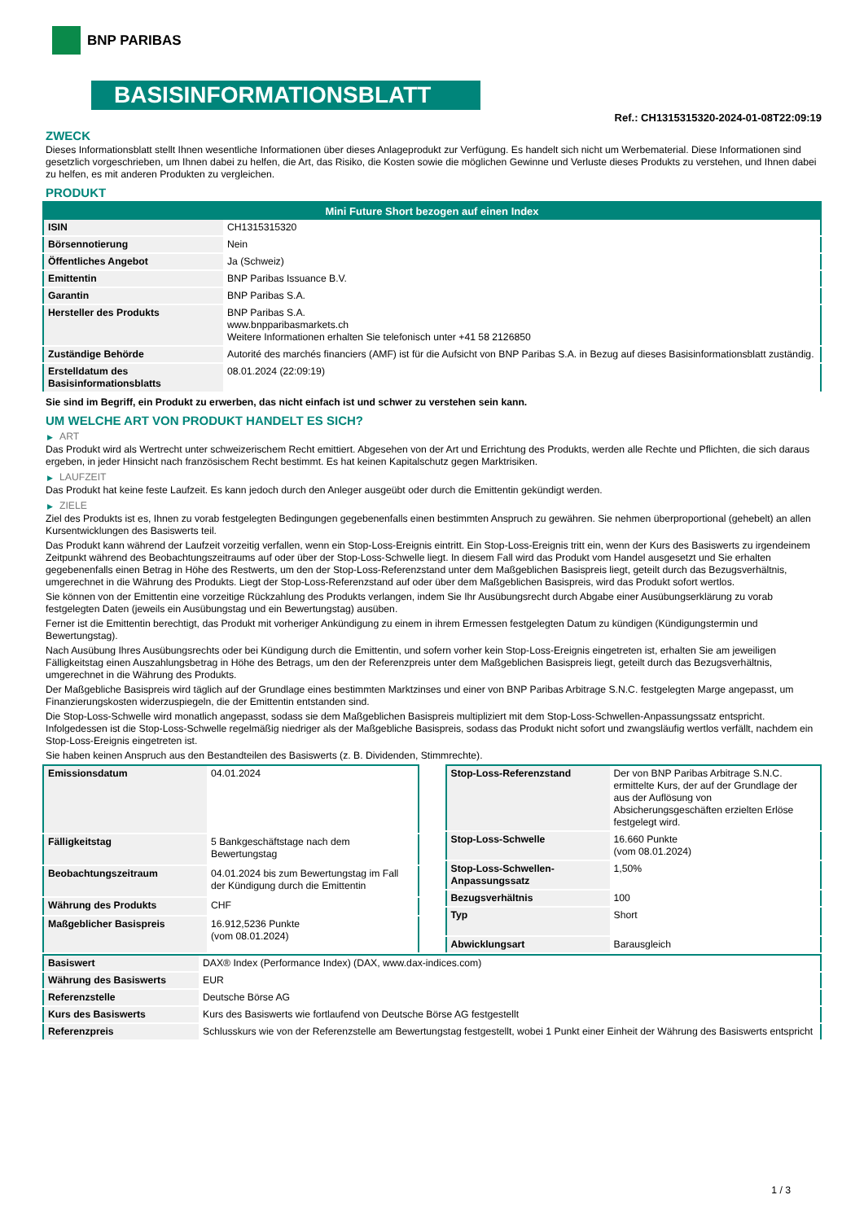BNP PARIBAS
BASISINFORMATIONSBLATT
Ref.: CH1315315320-2024-01-08T22:09:19
ZWECK
Dieses Informationsblatt stellt Ihnen wesentliche Informationen über dieses Anlageprodukt zur Verfügung. Es handelt sich nicht um Werbematerial. Diese Informationen sind gesetzlich vorgeschrieben, um Ihnen dabei zu helfen, die Art, das Risiko, die Kosten sowie die möglichen Gewinne und Verluste dieses Produkts zu verstehen, und Ihnen dabei zu helfen, es mit anderen Produkten zu vergleichen.
PRODUKT
| Mini Future Short bezogen auf einen Index | |
| --- | --- |
| ISIN | CH1315315320 |
| Börsennotierung | Nein |
| Öffentliches Angebot | Ja (Schweiz) |
| Emittentin | BNP Paribas Issuance B.V. |
| Garantin | BNP Paribas S.A. |
| Hersteller des Produkts | BNP Paribas S.A. www.bnpparibasmarkets.ch Weitere Informationen erhalten Sie telefonisch unter +41 58 2126850 |
| Zuständige Behörde | Autorité des marchés financiers (AMF) ist für die Aufsicht von BNP Paribas S.A. in Bezug auf dieses Basisinformationsblatt zuständig. |
| Erstelldatum des Basisinformationsblatts | 08.01.2024 (22:09:19) |
Sie sind im Begriff, ein Produkt zu erwerben, das nicht einfach ist und schwer zu verstehen sein kann.
UM WELCHE ART VON PRODUKT HANDELT ES SICH?
▶ ART
Das Produkt wird als Wertrecht unter schweizerischem Recht emittiert. Abgesehen von der Art und Errichtung des Produkts, werden alle Rechte und Pflichten, die sich daraus ergeben, in jeder Hinsicht nach französischem Recht bestimmt. Es hat keinen Kapitalschutz gegen Marktrisiken.
▶ LAUFZEIT
Das Produkt hat keine feste Laufzeit. Es kann jedoch durch den Anleger ausgeübt oder durch die Emittentin gekündigt werden.
▶ ZIELE
Ziel des Produkts ist es, Ihnen zu vorab festgelegten Bedingungen gegebenenfalls einen bestimmten Anspruch zu gewähren. Sie nehmen überproportional (gehebelt) an allen Kursentwicklungen des Basiswerts teil.
Das Produkt kann während der Laufzeit vorzeitig verfallen, wenn ein Stop-Loss-Ereignis eintritt. Ein Stop-Loss-Ereignis tritt ein, wenn der Kurs des Basiswerts zu irgendeinem Zeitpunkt während des Beobachtungszeitraums auf oder über der Stop-Loss-Schwelle liegt. In diesem Fall wird das Produkt vom Handel ausgesetzt und Sie erhalten gegebenenfalls einen Betrag in Höhe des Restwerts, um den der Stop-Loss-Referenzstand unter dem Maßgeblichen Basispreis liegt, geteilt durch das Bezugsverhältnis, umgerechnet in die Währung des Produkts. Liegt der Stop-Loss-Referenzstand auf oder über dem Maßgeblichen Basispreis, wird das Produkt sofort wertlos.
Sie können von der Emittentin eine vorzeitige Rückzahlung des Produkts verlangen, indem Sie Ihr Ausübungsrecht durch Abgabe einer Ausübungserklärung zu vorab festgelegten Daten (jeweils ein Ausübungstag und ein Bewertungstag) ausüben.
Ferner ist die Emittentin berechtigt, das Produkt mit vorheriger Ankündigung zu einem in ihrem Ermessen festgelegten Datum zu kündigen (Kündigungstermin und Bewertungstag).
Nach Ausübung Ihres Ausübungsrechts oder bei Kündigung durch die Emittentin, und sofern vorher kein Stop-Loss-Ereignis eingetreten ist, erhalten Sie am jeweiligen Fälligkeitstag einen Auszahlungsbetrag in Höhe des Betrags, um den der Referenzpreis unter dem Maßgeblichen Basispreis liegt, geteilt durch das Bezugsverhältnis, umgerechnet in die Währung des Produkts.
Der Maßgebliche Basispreis wird täglich auf der Grundlage eines bestimmten Marktzinses und einer von BNP Paribas Arbitrage S.N.C. festgelegten Marge angepasst, um Finanzierungskosten widerzuspiegeln, die der Emittentin entstanden sind.
Die Stop-Loss-Schwelle wird monatlich angepasst, sodass sie dem Maßgeblichen Basispreis multipliziert mit dem Stop-Loss-Schwellen-Anpassungssatz entspricht. Infolgedessen ist die Stop-Loss-Schwelle regelmäßig niedriger als der Maßgebliche Basispreis, sodass das Produkt nicht sofort und zwangsläufig wertlos verfällt, nachdem ein Stop-Loss-Ereignis eingetreten ist.
Sie haben keinen Anspruch aus den Bestandteilen des Basiswerts (z. B. Dividenden, Stimmrechte).
| Emissionsdatum | 04.01.2024 |
| Fälligkeitstag | 5 Bankgeschäftstage nach dem Bewertungstag |
| Beobachtungszeitraum | 04.01.2024 bis zum Bewertungstag im Fall der Kündigung durch die Emittentin |
| Währung des Produkts | CHF |
| Maßgeblicher Basispreis | 16.912,5236 Punkte (vom 08.01.2024) |
| Stop-Loss-Referenzstand | Der von BNP Paribas Arbitrage S.N.C. ermittelte Kurs, der auf der Grundlage der aus der Auflösung von Absicherungsgeschäften erzielten Erlöse festgelegt wird. |
| Stop-Loss-Schwelle | 16.660 Punkte (vom 08.01.2024) |
| Stop-Loss-Schwellen-Anpassungssatz | 1,50% |
| Bezugsverhältnis | 100 |
| Typ | Short |
| Abwicklungsart | Barausgleich |
| Basiswert | DAX® Index (Performance Index) (DAX, www.dax-indices.com) |
| Währung des Basiswerts | EUR |
| Referenzstelle | Deutsche Börse AG |
| Kurs des Basiswerts | Kurs des Basiswerts wie fortlaufend von Deutsche Börse AG festgestellt |
| Referenzpreis | Schlusskurs wie von der Referenzstelle am Bewertungstag festgestellt, wobei 1 Punkt einer Einheit der Währung des Basiswerts entspricht |
1 / 3